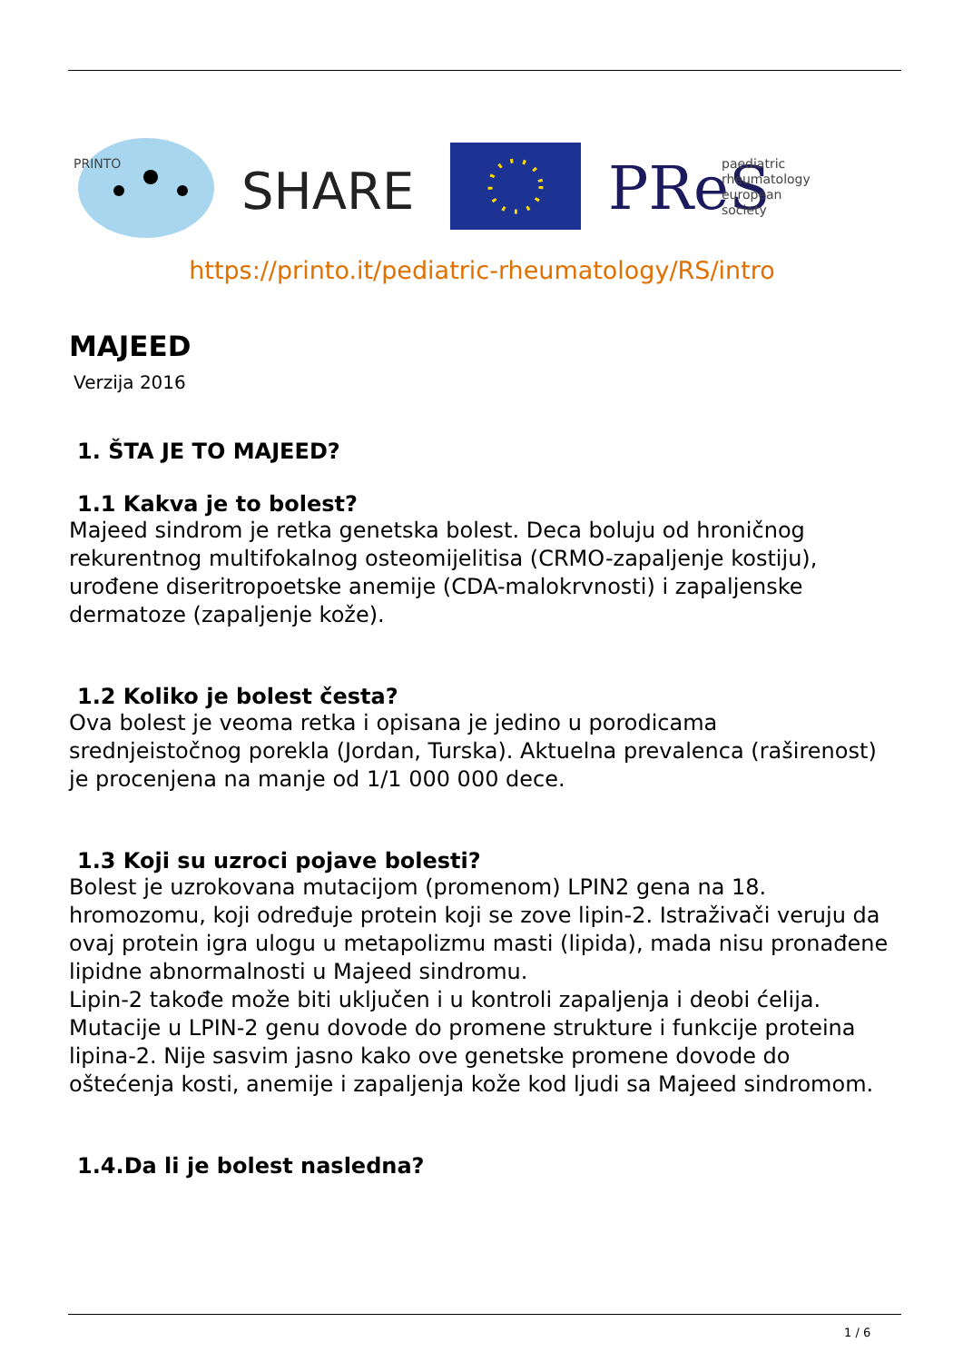PRINTO
SHARE
PReS
paediatric
rheumatology
european
society
https://printo.it/pediatric-rheumatology/RS/intro
MAJEED
Verzija 2016
1. ŠTA JE TO MAJEED?
1.1 Kakva je to bolest?
Majeed sindrom je retka genetska bolest. Deca boluju od hroničnog rekurentnog multifokalnog osteomijelitisa (CRMO-zapaljenje kostiju), urođene diseritropoetske anemije (CDA-malokrvnosti) i zapaljenske dermatoze (zapaljenje kože).
1.2 Koliko je bolest česta?
Ova bolest je veoma retka i opisana je jedino u porodicama srednjeistočnog porekla (Jordan, Turska). Aktuelna prevalenca (raširenost) je procenjena na manje od 1/1 000 000 dece.
1.3 Koji su uzroci pojave bolesti?
Bolest je uzrokovana mutacijom (promenom) LPIN2 gena na 18. hromozomu, koji određuje protein koji se zove lipin-2. Istraživači veruju da ovaj protein igra ulogu u metapolizmu masti (lipida), mada nisu pronađene lipidne abnormalnosti u Majeed sindromu.
Lipin-2 takođe može biti uključen i u kontroli zapaljenja i deobi ćelija. Mutacije u LPIN-2 genu dovode do promene strukture i funkcije proteina lipina-2. Nije sasvim jasno kako ove genetske promene dovode do oštećenja kosti, anemije i zapaljenja kože kod ljudi sa Majeed sindromom.
1.4.Da li je bolest nasledna?
1 / 6